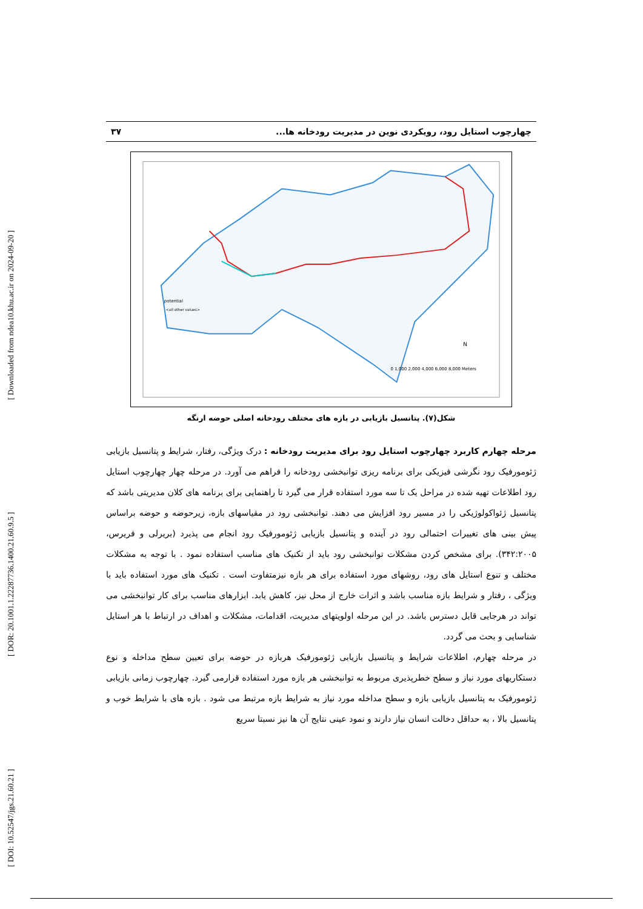[ Downloaded from ndea10.khu.ac.ir on 2024-09-20 ]
[ DOR: 20.1001.1.22287736.1400.21.60.9.5 ]
[ DOI: 10.52547/jgs.21.60.21 ]
چهارچوب استایل رود، رویکردی نوین در مدیریت رودخانه ها... ۳۷
potential
0 1,000 2,000 4,000 6,000 8,000 Meters
N
<all other values>
شکل(۷). پتانسیل بازیابی در بازه های مختلف رودخانه اصلی حوضه ارنگه
مرحله چهارم کاربرد چهارچوب استایل رود برای مدیریت رودخانه : درک ویژگی، رفتار، شرایط و پتانسیل بازیابی ژئومورفیک رود نگرشی فیزیکی برای برنامه ریزی توانبخشی رودخانه را فراهم می آورد. در مرحله چهار چهارچوب استایل رود اطلاعات تهیه شده در مراحل یک تا سه مورد استفاده قرار می گیرد تا راهنمایی برای برنامه های کلان مدیریتی باشد که پتانسیل ژئواکولوژیکی را در مسیر رود افزایش می دهند. توانبخشی رود در مقیاسهای بازه، زیرحوضه و حوضه براساس پیش بینی های تغییرات احتمالی رود در آینده و پتانسیل بازیابی ژئومورفیک رود انجام می پذیرد (بریرلی و فریرس، ۳۴۲:۲۰۰۵). برای مشخص کردن مشکلات توانبخشی رود باید از تکنیک های مناسب استفاده نمود . با توجه به مشکلات مختلف و تنوع استایل های رود، روشهای مورد استفاده برای هر بازه نیزمتفاوت است . تکنیک های مورد استفاده باید با ویژگی ، رفتار و شرایط بازه مناسب باشد و اثرات خارج از محل نیز، کاهش یابد. ابزارهای مناسب برای کار توانبخشی می تواند در هرجایی قابل دسترس باشد. در این مرحله اولویتهای مدیریت، اقدامات، مشکلات و اهداف در ارتباط با هر استایل شناسایی و بحث می گردد.
در مرحله چهارم، اطلاعات شرایط و پتانسیل بازیابی ژئومورفیک هربازه در حوضه برای تعیین سطح مداخله و نوع دستکاریهای مورد نیاز و سطح خطرپذیری مربوط به توانبخشی هر بازه مورد استفاده قرارمی گیرد. چهارچوب زمانی بازیابی ژئومورفیک به پتانسیل بازیابی بازه و سطح مداخله مورد نیاز به شرایط بازه مرتبط می شود . بازه های با شرایط خوب و پتانسیل بالا ، به حداقل دخالت انسان نیاز دارند و نمود عینی نتایج آن ها نیز نسبتا سریع